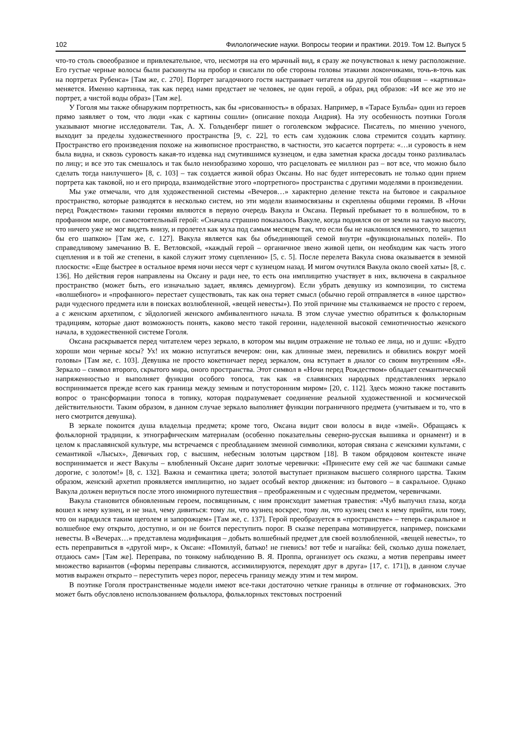102 Филологические науки. Вопросы теории и практики. 2019. Том 12. Выпуск 5
что-то столь своеобразное и привлекательное, что, несмотря на его мрачный вид, я сразу же почувствовал к нему расположение. Его густые черные волосы были раскинуты на пробор и свисали по обе стороны головы этакими локончиками, точь-в-точь как на портретах Рубенса» [Там же, с. 270]. Портрет загадочного гостя настраивает читателя на другой тон общения – «картинка» меняется. Именно картинка, так как перед нами предстает не человек, не один герой, а образ, ряд образов: «И все же это не портрет, а чистой воды образ» [Там же].
У Гоголя мы также обнаружим портретность, как бы «рисованность» в образах. Например, в «Тарасе Бульба» один из героев прямо заявляет о том, что люди «как с картины сошли» (описание похода Андрия). На эту особенность поэтики Гоголя указывают многие исследователи. Так, А. Х. Гольденберг пишет о гоголевском экфрасисе. Писатель, по мнению ученого, выходит за пределы художественного пространства [9, с. 22], то есть сам художник слова стремится создать картину. Пространство его произведения похоже на живописное пространство, в частности, это касается портрета: «…и суровость в нем была видна, и сквозь суровость какая-то издевка над смутившимся кузнецом, и едва заметная краска досады тонко разливалась по лицу; и все это так смешалось и так было неизобразимо хорошо, что расцеловать ее миллион раз – вот все, что можно было сделать тогда наилучшего» [8, с. 103] – так создается живой образ Оксаны. Но нас будет интересовать не только один прием портрета как таковой, но и его природа, взаимодействие этого «портретного» пространства с другими моделями в произведении.
Мы уже отмечали, что для художественной системы «Вечеров…» характерно деление текста на бытовое и сакральное пространство, которые разводятся в несколько систем, но эти модели взаимосвязаны и скреплены общими героями. В «Ночи перед Рождеством» такими героями являются в первую очередь Вакула и Оксана. Первый пребывает то в волшебном, то в профанном мире, он самостоятельный герой: «Сначала страшно показалось Вакуле, когда поднялся он от земли на такую высоту, что ничего уже не мог видеть внизу, и пролетел как муха под самым месяцем так, что если бы не наклонился немного, то зацепил бы его шапкою» [Там же, с. 127]. Вакула является как бы объединяющей семой внутри «функциональных полей». По справедливому замечанию В. Е. Ветловской, «каждый герой – органичное звено живой цепи, он необходим как часть этого сцепления и в той же степени, в какой служит этому сцеплению» [5, с. 5]. После перелета Вакула снова оказывается в земной плоскости: «Еще быстрее в остальное время ночи несся черт с кузнецом назад. И мигом очутился Вакула около своей хаты» [8, с. 136]. Но действия героя направлены на Оксану и ради нее, то есть она имплицитно участвует в них, включена в сакральное пространство (может быть, его изначально задает, являясь демиургом). Если убрать девушку из композиции, то система «волшебного» и «профанного» перестает существовать, так как она теряет смысл (обычно герой отправляется в «иное царство» ради чудесного предмета или в поисках возлюбленной, «вещей невесты»). По этой причине мы сталкиваемся не просто с героем, а с женским архетипом, с эйдологией женского амбивалентного начала. В этом случае уместно обратиться к фольклорным традициям, которые дают возможность понять, каково место такой героини, наделенной высокой семиотичностью женского начала, в художественной системе Гоголя.
Оксана раскрывается перед читателем через зеркало, в котором мы видим отражение не только ее лица, но и души: «Будто хороши мои черные косы? Ух! их можно испугаться вечером: они, как длинные змеи, перевились и обвились вокруг моей головы» [Там же, с. 103]. Девушка не просто кокетничает перед зеркалом, она вступает в диалог со своим внутренним «Я». Зеркало – символ второго, скрытого мира, оного пространства. Этот символ в «Ночи перед Рождеством» обладает семантической напряженностью и выполняет функции особого топоса, так как «в славянских народных представлениях зеркало воспринимается прежде всего как граница между земным и потусторонним миром» [20, с. 112]. Здесь можно также поставить вопрос о трансформации топоса в топику, которая подразумевает соединение реальной художественной и космической действительности. Таким образом, в данном случае зеркало выполняет функции пограничного предмета (учитываем и то, что в него смотрится девушка).
В зеркале покоится душа владельца предмета; кроме того, Оксана видит свои волосы в виде «змей». Обращаясь к фольклорной традиции, к этнографическим материалам (особенно показательны северно-русская вышивка и орнамент) и в целом к праславянской культуре, мы встречаемся с преобладанием змеиной символики, которая связана с женскими культами, с семантикой «Лысых», Девичьих гор, с высшим, небесным золотым царством [18]. В таком обрядовом контексте иначе воспринимается и жест Вакулы – влюбленный Оксане дарит золотые черевички: «Принесите ему сей же час башмаки самые дорогие, с золотом!» [8, с. 132]. Важна и семантика цвета; золотой выступает признаком высшего солярного царства. Таким образом, женский архетип проявляется имплицитно, но задает особый вектор движения: из бытового – в сакральное. Однако Вакула должен вернуться после этого иномирного путешествия – преображенным и с чудесным предметом, черевичками.
Вакула становится обновленным героем, посвященным, с ним происходит заметная травестия: «Чуб выпучил глаза, когда вошел к нему кузнец, и не знал, чему дивиться: тому ли, что кузнец воскрес, тому ли, что кузнец смел к нему прийти, или тому, что он нарядился таким щеголем и запорожцем» [Там же, с. 137]. Герой преобразуется в «пространстве» – теперь сакральное и волшебное ему открыто, доступно, и он не боится переступить порог. В сказке переправа мотивируется, например, поисками невесты. В «Вечерах…» представлена модификация – добыть волшебный предмет для своей возлюбленной, «вещей невесты», то есть переправиться в «другой мир», к Оксане: «Помилуй, батько! не гневись! вот тебе и нагайка: бей, сколько душа пожелает, отдаюсь сам» [Там же]. Переправа, по тонкому наблюдению В. Я. Проппа, организует ось сказки, а мотив переправы имеет множество вариантов («формы переправы сливаются, ассимилируются, переходят друг в друга» [17, с. 171]), в данном случае мотив выражен открыто – переступить через порог, пересечь границу между этим и тем миром.
В поэтике Гоголя пространственные модели имеют все-таки достаточно четкие границы в отличие от гофмановских. Это может быть обусловлено использованием фольклора, фольклорных текстовых построений